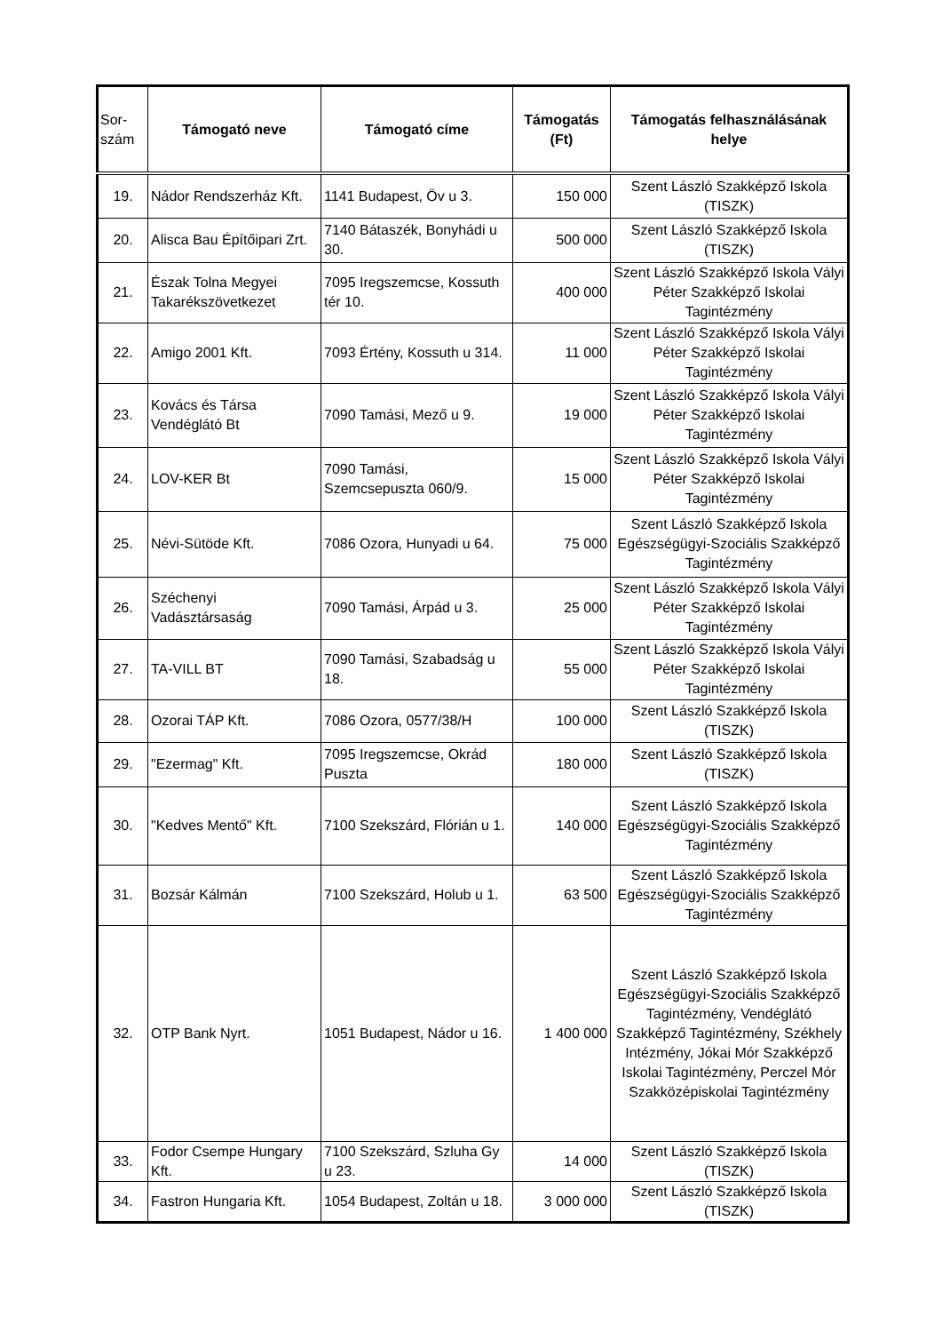| Sor- szám | Támogató neve | Támogató címe | Támogatás (Ft) | Támogatás felhasználásának helye |
| --- | --- | --- | --- | --- |
| 19. | Nádor Rendszerház Kft. | 1141 Budapest, Öv u 3. | 150 000 | Szent László Szakképző Iskola (TISZK) |
| 20. | Alisca Bau Építőipari Zrt. | 7140 Bátaszék, Bonyhádi u 30. | 500 000 | Szent László Szakképző Iskola (TISZK) |
| 21. | Észak Tolna Megyei Takarékszövetkezet | 7095 Iregszemcse, Kossuth tér 10. | 400 000 | Szent László Szakképző Iskola Vályi Péter Szakképző Iskolai Tagintézmény |
| 22. | Amigo 2001 Kft. | 7093 Értény, Kossuth u 314. | 11 000 | Szent László Szakképző Iskola Vályi Péter Szakképző Iskolai Tagintézmény |
| 23. | Kovács és Társa Vendéglátó Bt | 7090 Tamási, Mező u 9. | 19 000 | Szent László Szakképző Iskola Vályi Péter Szakképző Iskolai Tagintézmény |
| 24. | LOV-KER Bt | 7090 Tamási, Szemcsepuszta 060/9. | 15 000 | Szent László Szakképző Iskola Vályi Péter Szakképző Iskolai Tagintézmény |
| 25. | Névi-Sütöde Kft. | 7086 Ozora, Hunyadi u 64. | 75 000 | Szent László Szakképző Iskola Egészségügyi-Szociális Szakképző Tagintézmény |
| 26. | Széchenyi Vadásztársaság | 7090 Tamási, Árpád u 3. | 25 000 | Szent László Szakképző Iskola Vályi Péter Szakképző Iskolai Tagintézmény |
| 27. | TA-VILL BT | 7090 Tamási, Szabadság u 18. | 55 000 | Szent László Szakképző Iskola Vályi Péter Szakképző Iskolai Tagintézmény |
| 28. | Ozorai TÁP Kft. | 7086 Ozora, 0577/38/H | 100 000 | Szent László Szakképző Iskola (TISZK) |
| 29. | "Ezermag" Kft. | 7095 Iregszemcse, Okrád Puszta | 180 000 | Szent László Szakképző Iskola (TISZK) |
| 30. | "Kedves Mentő" Kft. | 7100 Szekszárd, Flórián u 1. | 140 000 | Szent László Szakképző Iskola Egészségügyi-Szociális Szakképző Tagintézmény |
| 31. | Bozsár Kálmán | 7100 Szekszárd, Holub u 1. | 63 500 | Szent László Szakképző Iskola Egészségügyi-Szociális Szakképző Tagintézmény |
| 32. | OTP Bank Nyrt. | 1051 Budapest, Nádor u 16. | 1 400 000 | Szent László Szakképző Iskola Egészségügyi-Szociális Szakképző Tagintézmény, Vendéglátó Szakképző Tagintézmény, Székhely Intézmény, Jókai Mór Szakképző Iskolai Tagintézmény, Perczel Mór Szakközépiskolai Tagintézmény |
| 33. | Fodor Csempe Hungary Kft. | 7100 Szekszárd, Szluha Gy u 23. | 14 000 | Szent László Szakképző Iskola (TISZK) |
| 34. | Fastron Hungaria Kft. | 1054 Budapest, Zoltán u 18. | 3 000 000 | Szent László Szakképző Iskola (TISZK) |